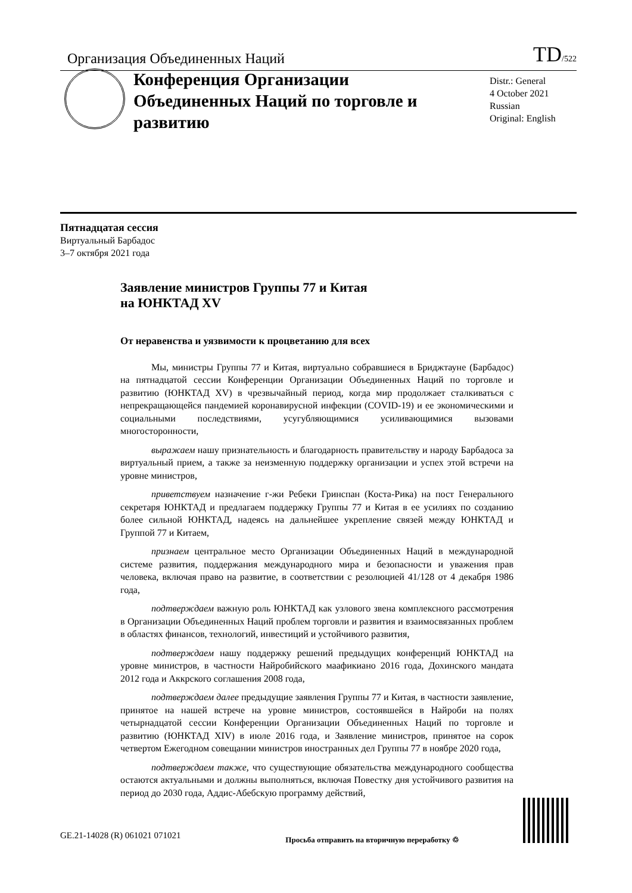Организация Объединенных Наций TD/522
Конференция Организации Объединенных Наций по торговле и развитию
Distr.: General
4 October 2021
Russian
Original: English
Пятнадцатая сессия
Виртуальный Барбадос
3–7 октября 2021 года
Заявление министров Группы 77 и Китая
на ЮНКТАД XV
От неравенства и уязвимости к процветанию для всех
Мы, министры Группы 77 и Китая, виртуально собравшиеся в Бриджтауне (Барбадос) на пятнадцатой сессии Конференции Организации Объединенных Наций по торговле и развитию (ЮНКТАД XV) в чрезвычайный период, когда мир продолжает сталкиваться с непрекращающейся пандемией коронавирусной инфекции (COVID-19) и ее экономическими и социальными последствиями, усугубляющимися усиливающимися вызовами многосторонности,
выражаем нашу признательность и благодарность правительству и народу Барбадоса за виртуальный прием, а также за неизменную поддержку организации и успех этой встречи на уровне министров,
приветствуем назначение г-жи Ребеки Гринспан (Коста-Рика) на пост Генерального секретаря ЮНКТАД и предлагаем поддержку Группы 77 и Китая в ее усилиях по созданию более сильной ЮНКТАД, надеясь на дальнейшее укрепление связей между ЮНКТАД и Группой 77 и Китаем,
признаем центральное место Организации Объединенных Наций в международной системе развития, поддержания международного мира и безопасности и уважения прав человека, включая право на развитие, в соответствии с резолюцией 41/128 от 4 декабря 1986 года,
подтверждаем важную роль ЮНКТАД как узлового звена комплексного рассмотрения в Организации Объединенных Наций проблем торговли и развития и взаимосвязанных проблем в областях финансов, технологий, инвестиций и устойчивого развития,
подтверждаем нашу поддержку решений предыдущих конференций ЮНКТАД на уровне министров, в частности Найробийского маафикиано 2016 года, Дохинского мандата 2012 года и Аккрского соглашения 2008 года,
подтверждаем далее предыдущие заявления Группы 77 и Китая, в частности заявление, принятое на нашей встрече на уровне министров, состоявшейся в Найроби на полях четырнадцатой сессии Конференции Организации Объединенных Наций по торговле и развитию (ЮНКТАД XIV) в июле 2016 года, и Заявление министров, принятое на сорок четвертом Ежегодном совещании министров иностранных дел Группы 77 в ноябре 2020 года,
подтверждаем также, что существующие обязательства международного сообщества остаются актуальными и должны выполняться, включая Повестку дня устойчивого развития на период до 2030 года, Аддис-Абебскую программу действий,
GE.21-14028 (R) 061021 071021 Просьба отправить на вторичную переработку ♲